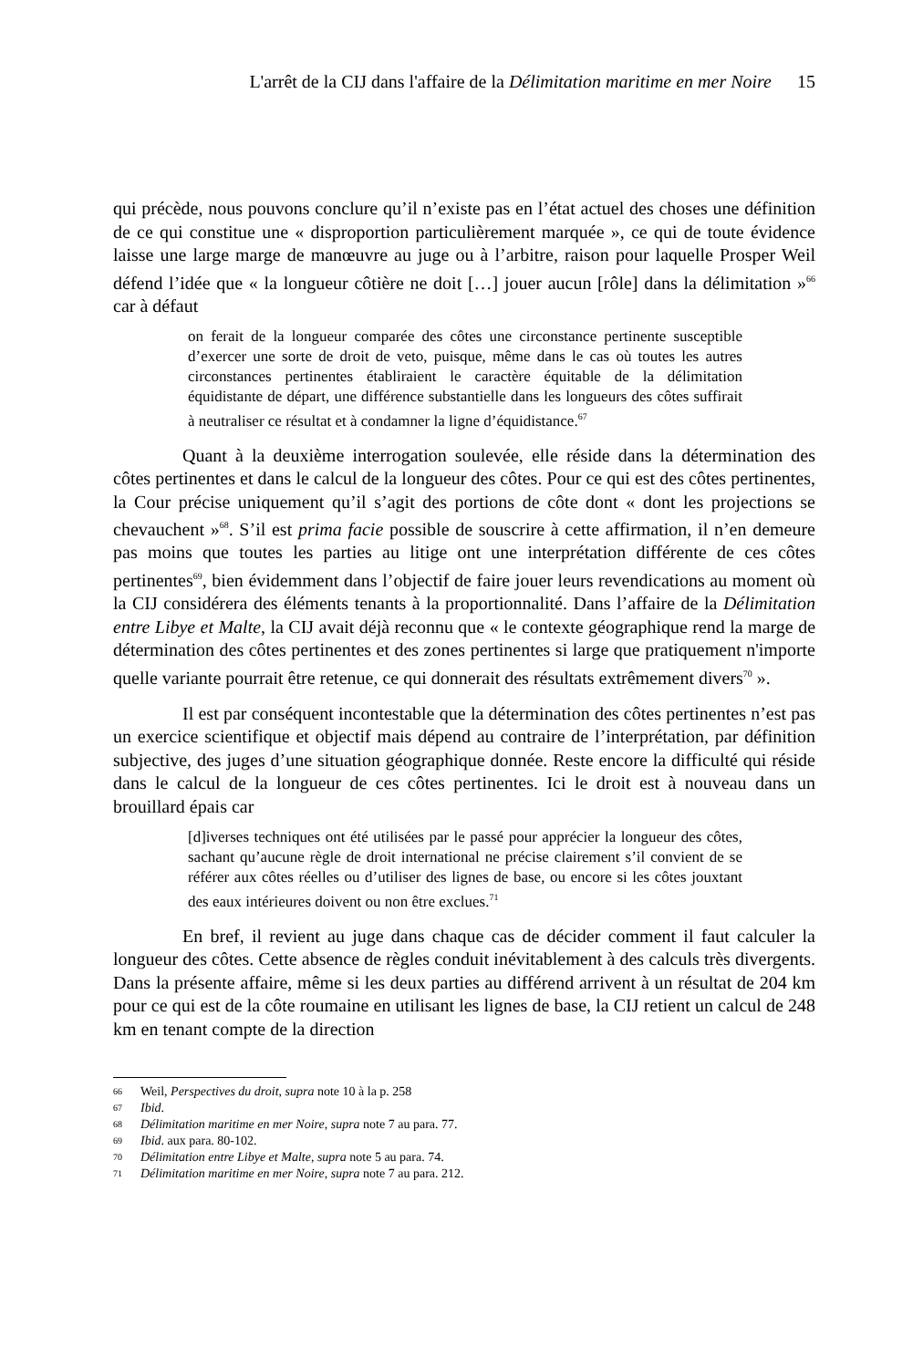L'arrêt de la CIJ dans l'affaire de la Délimitation maritime en mer Noire 15
qui précède, nous pouvons conclure qu’il n’existe pas en l’état actuel des choses une définition de ce qui constitue une « disproportion particulièrement marquée », ce qui de toute évidence laisse une large marge de manœuvre au juge ou à l’arbitre, raison pour laquelle Prosper Weil défend l’idée que « la longueur côtière ne doit […] jouer aucun [rôle] dans la délimitation »<sup>66</sup> car à défaut
on ferait de la longueur comparée des côtes une circonstance pertinente susceptible d’exercer une sorte de droit de veto, puisque, même dans le cas où toutes les autres circonstances pertinentes établiraient le caractère équitable de la délimitation équidistante de départ, une différence substantielle dans les longueurs des côtes suffirait à neutraliser ce résultat et à condamner la ligne d’équidistance.<sup>67</sup>
Quant à la deuxième interrogation soulevée, elle réside dans la détermination des côtes pertinentes et dans le calcul de la longueur des côtes. Pour ce qui est des côtes pertinentes, la Cour précise uniquement qu’il s’agit des portions de côte dont « dont les projections se chevauchent »<sup>68</sup>. S’il est prima facie possible de souscrire à cette affirmation, il n’en demeure pas moins que toutes les parties au litige ont une interprétation différente de ces côtes pertinentes<sup>69</sup>, bien évidemment dans l’objectif de faire jouer leurs revendications au moment où la CIJ considérera des éléments tenants à la proportionnalité. Dans l’affaire de la Délimitation entre Libye et Malte, la CIJ avait déjà reconnu que « le contexte géographique rend la marge de détermination des côtes pertinentes et des zones pertinentes si large que pratiquement n'importe quelle variante pourrait être retenue, ce qui donnerait des résultats extrêmement divers<sup>70</sup> ».
Il est par conséquent incontestable que la détermination des côtes pertinentes n’est pas un exercice scientifique et objectif mais dépend au contraire de l’interprétation, par définition subjective, des juges d’une situation géographique donnée. Reste encore la difficulté qui réside dans le calcul de la longueur de ces côtes pertinentes. Ici le droit est à nouveau dans un brouillard épais car
[d]iverses techniques ont été utilisées par le passé pour apprécier la longueur des côtes, sachant qu’aucune règle de droit international ne précise clairement s’il convient de se référer aux côtes réelles ou d’utiliser des lignes de base, ou encore si les côtes jouxtant des eaux intérieures doivent ou non être exclues.<sup>71</sup>
En bref, il revient au juge dans chaque cas de décider comment il faut calculer la longueur des côtes. Cette absence de règles conduit inévitablement à des calculs très divergents. Dans la présente affaire, même si les deux parties au différend arrivent à un résultat de 204 km pour ce qui est de la côte roumaine en utilisant les lignes de base, la CIJ retient un calcul de 248 km en tenant compte de la direction
66 Weil, Perspectives du droit, supra note 10 à la p. 258
67 Ibid.
68 Délimitation maritime en mer Noire, supra note 7 au para. 77.
69 Ibid. aux para. 80-102.
70 Délimitation entre Libye et Malte, supra note 5 au para. 74.
71 Délimitation maritime en mer Noire, supra note 7 au para. 212.